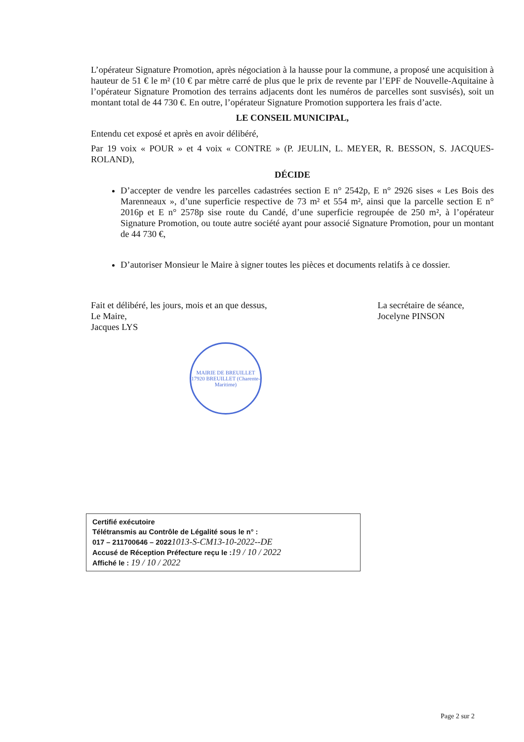L’opérateur Signature Promotion, après négociation à la hausse pour la commune, a proposé une acquisition à hauteur de 51 € le m² (10 € par mètre carré de plus que le prix de revente par l’EPF de Nouvelle-Aquitaine à l’opérateur Signature Promotion des terrains adjacents dont les numéros de parcelles sont susvisés), soit un montant total de 44 730 €. En outre, l’opérateur Signature Promotion supportera les frais d’acte.
LE CONSEIL MUNICIPAL,
Entendu cet exposé et après en avoir délibéré,
Par 19 voix « POUR » et 4 voix « CONTRE » (P. JEULIN, L. MEYER, R. BESSON, S. JACQUES-ROLAND),
DÉCIDE
D’accepter de vendre les parcelles cadastrées section E n° 2542p, E n° 2926 sises « Les Bois des Marenneaux », d’une superficie respective de 73 m² et 554 m², ainsi que la parcelle section E n° 2016p et E n° 2578p sise route du Candé, d’une superficie regroupée de 250 m², à l’opérateur Signature Promotion, ou toute autre société ayant pour associé Signature Promotion, pour un montant de 44 730 €,
D’autoriser Monsieur le Maire à signer toutes les pièces et documents relatifs à ce dossier.
Fait et délibéré, les jours, mois et an que dessus,
Le Maire,
Jacques LYS
La secrétaire de séance,
Jocelyne PINSON
MAIRIE DE BREUILLET
17920 BREUILLET (Charente-Maritime)
Certifié exécutoire
Télétransmis au Contrôle de Légalité sous le n° :
017 – 211700646 – 20221013-S-CM13-10-2022--DE
Accusé de Réception Préfecture reçu le :19 / 10 / 2022
Affiché le : 19 / 10 / 2022
Page 2 sur 2